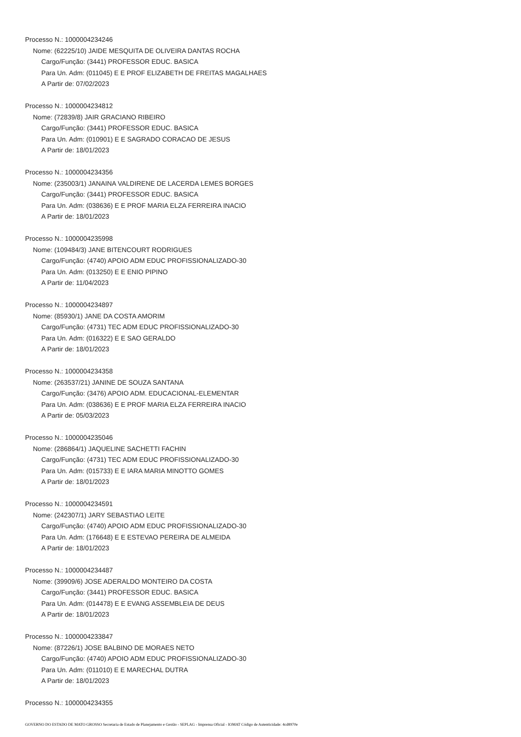Processo N.: 1000004234246
Nome: (62225/10) JAIDE MESQUITA DE OLIVEIRA DANTAS ROCHA
Cargo/Função: (3441) PROFESSOR EDUC. BASICA
Para Un. Adm: (011045) E E PROF ELIZABETH DE FREITAS MAGALHAES
A Partir de: 07/02/2023
Processo N.: 1000004234812
Nome: (72839/8) JAIR GRACIANO RIBEIRO
Cargo/Função: (3441) PROFESSOR EDUC. BASICA
Para Un. Adm: (010901) E E SAGRADO CORACAO DE JESUS
A Partir de: 18/01/2023
Processo N.: 1000004234356
Nome: (235003/1) JANAINA VALDIRENE DE LACERDA LEMES BORGES
Cargo/Função: (3441) PROFESSOR EDUC. BASICA
Para Un. Adm: (038636) E E PROF MARIA ELZA FERREIRA INACIO
A Partir de: 18/01/2023
Processo N.: 1000004235998
Nome: (109484/3) JANE BITENCOURT RODRIGUES
Cargo/Função: (4740) APOIO ADM EDUC PROFISSIONALIZADO-30
Para Un. Adm: (013250) E E ENIO PIPINO
A Partir de: 11/04/2023
Processo N.: 1000004234897
Nome: (85930/1) JANE DA COSTA AMORIM
Cargo/Função: (4731) TEC ADM EDUC PROFISSIONALIZADO-30
Para Un. Adm: (016322) E E SAO GERALDO
A Partir de: 18/01/2023
Processo N.: 1000004234358
Nome: (263537/21) JANINE DE SOUZA SANTANA
Cargo/Função: (3476) APOIO ADM. EDUCACIONAL-ELEMENTAR
Para Un. Adm: (038636) E E PROF MARIA ELZA FERREIRA INACIO
A Partir de: 05/03/2023
Processo N.: 1000004235046
Nome: (286864/1) JAQUELINE SACHETTI FACHIN
Cargo/Função: (4731) TEC ADM EDUC PROFISSIONALIZADO-30
Para Un. Adm: (015733) E E IARA MARIA MINOTTO GOMES
A Partir de: 18/01/2023
Processo N.: 1000004234591
Nome: (242307/1) JARY SEBASTIAO LEITE
Cargo/Função: (4740) APOIO ADM EDUC PROFISSIONALIZADO-30
Para Un. Adm: (176648) E E ESTEVAO PEREIRA DE ALMEIDA
A Partir de: 18/01/2023
Processo N.: 1000004234487
Nome: (39909/6) JOSE ADERALDO MONTEIRO DA COSTA
Cargo/Função: (3441) PROFESSOR EDUC. BASICA
Para Un. Adm: (014478) E E EVANG ASSEMBLEIA DE DEUS
A Partir de: 18/01/2023
Processo N.: 1000004233847
Nome: (87226/1) JOSE BALBINO DE MORAES NETO
Cargo/Função: (4740) APOIO ADM EDUC PROFISSIONALIZADO-30
Para Un. Adm: (011010) E E MARECHAL DUTRA
A Partir de: 18/01/2023
Processo N.: 1000004234355
GOVERNO DO ESTADO DE MATO GROSSO Secretaria de Estado de Planejamento e Gestão - SEPLAG - Imprensa Oficial - IOMAT Código de Autenticidade: 4cd8970e